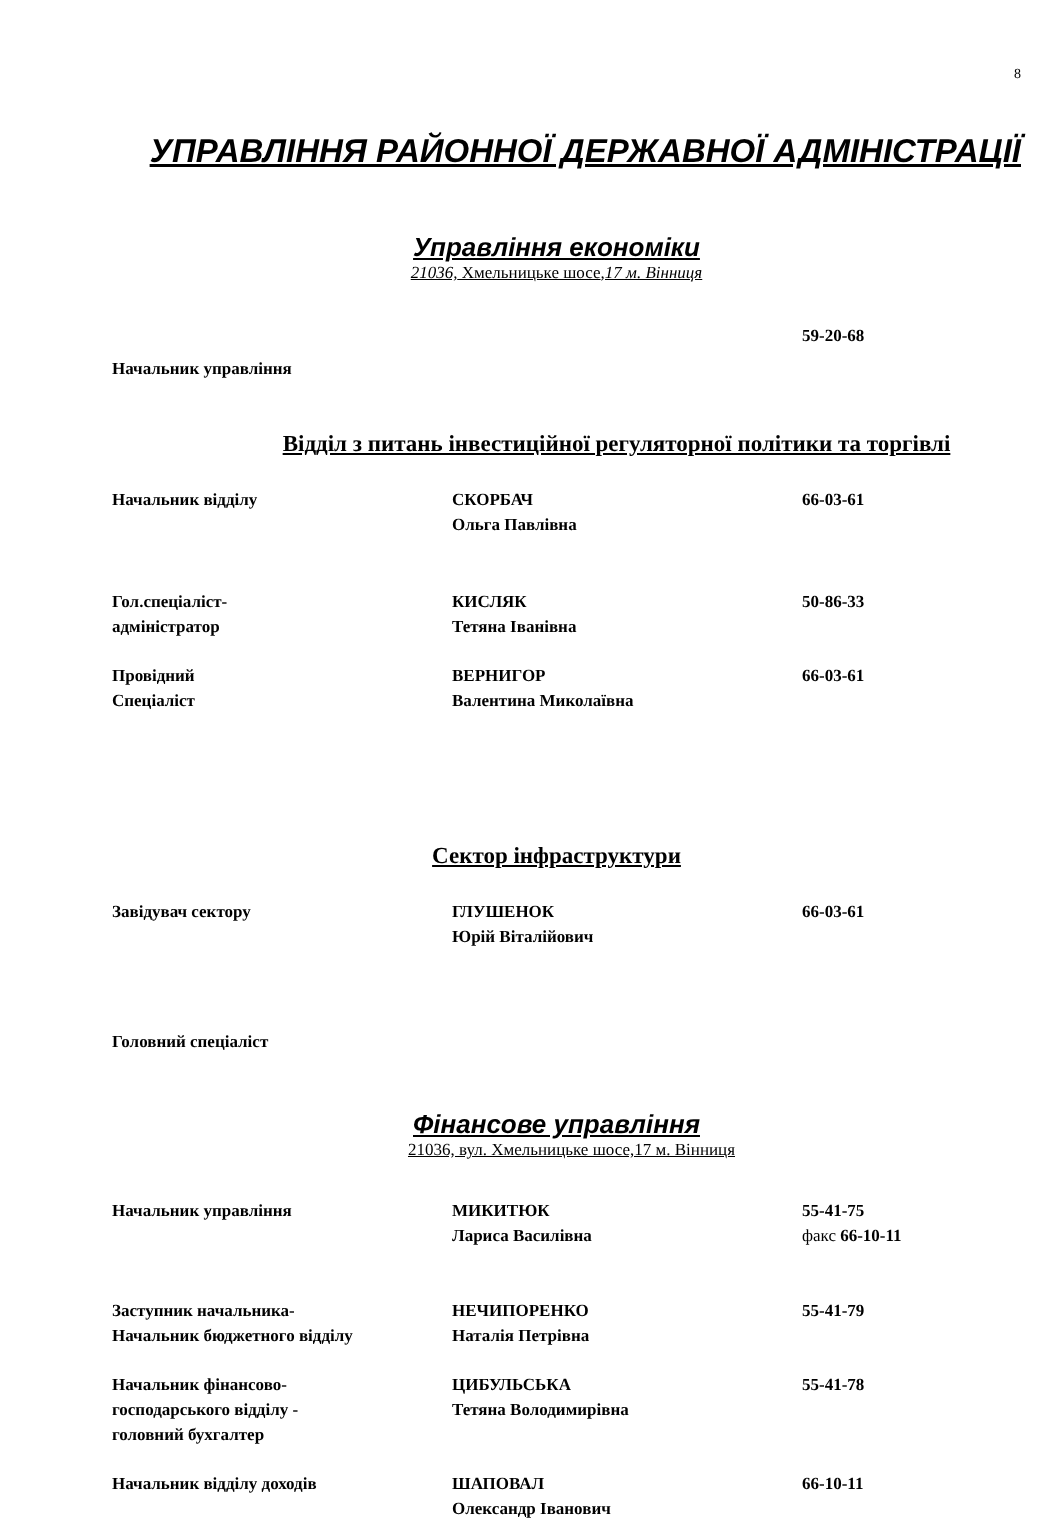8
УПРАВЛІННЯ РАЙОННОЇ ДЕРЖАВНОЇ АДМІНІСТРАЦІЇ
Управління економіки
21036, Хмельницьке шосе,17 м. Вінниця
59-20-68
Начальник управління
Відділ з питань інвестиційної регуляторної політики та торгівлі
Начальник відділу СКОРБАЧ
Ольга Павлівна
66-03-61
Гол.спеціаліст-
адміністратор
КИСЛЯК
Тетяна Іванівна
50-86-33
Провідний
Спеціаліст
ВЕРНИГОР
Валентина Миколаївна
66-03-61
Сектор інфраструктури
Завідувач сектору ГЛУШЕНОК
Юрій Віталійович
66-03-61
Головний спеціаліст
Фінансове управління
21036, вул. Хмельницьке шосе,17 м. Вінниця
Начальник управління МИКИТЮК
Лариса Василівна
55-41-75
факс 66-10-11
Заступник начальника-
Начальник бюджетного відділу
НЕЧИПОРЕНКО
Наталія Петрівна
55-41-79
Начальник фінансово-
господарського відділу -
головний бухгалтер
ЦИБУЛЬСЬКА
Тетяна Володимирівна
55-41-78
Начальник відділу доходів ШАПОВАЛ
Олександр Іванович
66-10-11